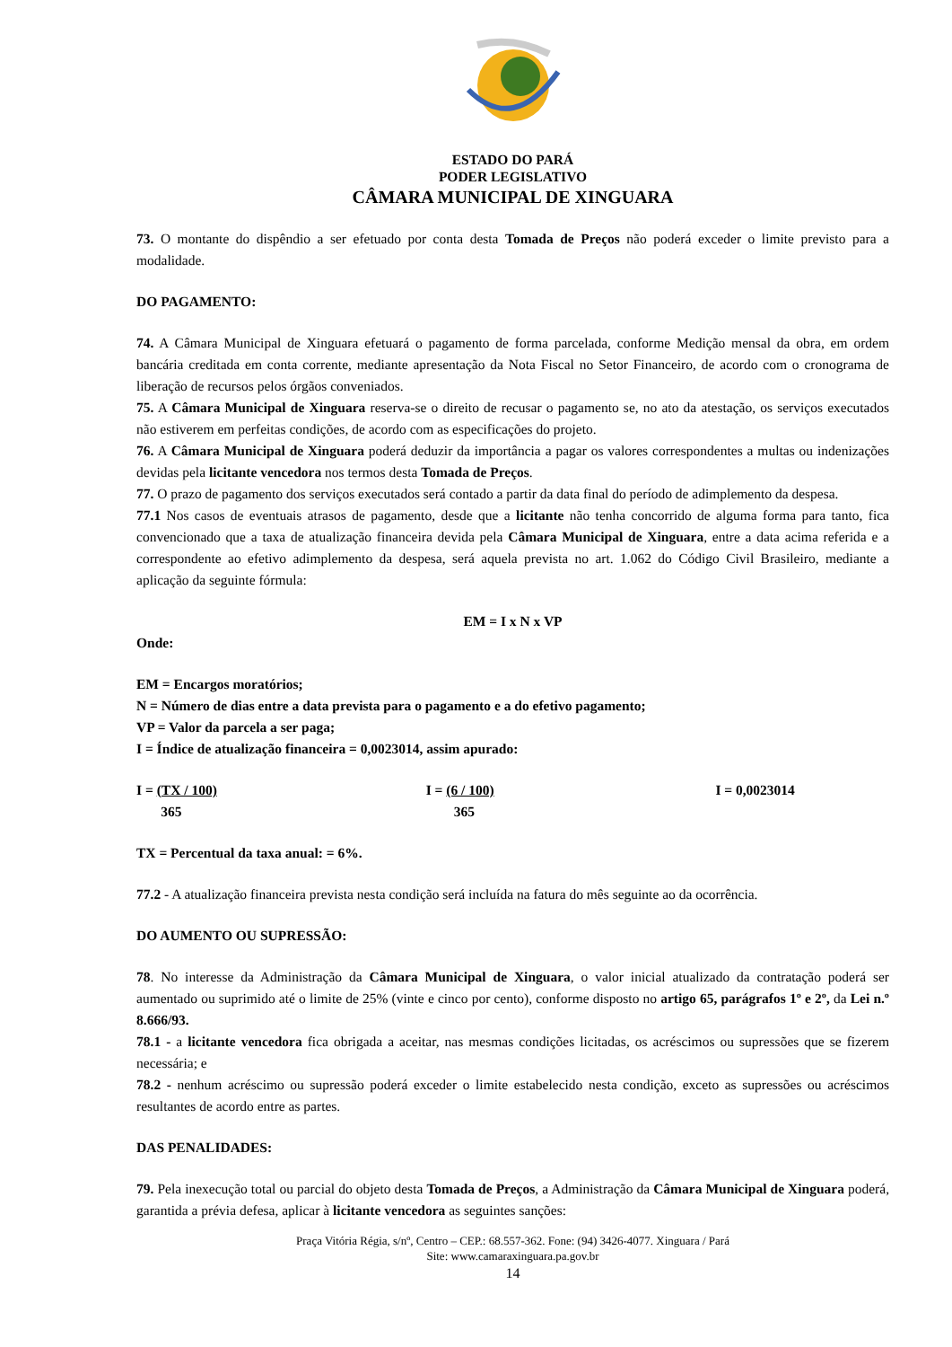ESTADO DO PARÁ
PODER LEGISLATIVO
CÂMARA MUNICIPAL DE XINGUARA
73. O montante do dispêndio a ser efetuado por conta desta Tomada de Preços não poderá exceder o limite previsto para a modalidade.
DO PAGAMENTO:
74. A Câmara Municipal de Xinguara efetuará o pagamento de forma parcelada, conforme Medição mensal da obra, em ordem bancária creditada em conta corrente, mediante apresentação da Nota Fiscal no Setor Financeiro, de acordo com o cronograma de liberação de recursos pelos órgãos conveniados.
75. A Câmara Municipal de Xinguara reserva-se o direito de recusar o pagamento se, no ato da atestação, os serviços executados não estiverem em perfeitas condições, de acordo com as especificações do projeto.
76. A Câmara Municipal de Xinguara poderá deduzir da importância a pagar os valores correspondentes a multas ou indenizações devidas pela licitante vencedora nos termos desta Tomada de Preços.
77. O prazo de pagamento dos serviços executados será contado a partir da data final do período de adimplemento da despesa.
77.1 Nos casos de eventuais atrasos de pagamento, desde que a licitante não tenha concorrido de alguma forma para tanto, fica convencionado que a taxa de atualização financeira devida pela Câmara Municipal de Xinguara, entre a data acima referida e a correspondente ao efetivo adimplemento da despesa, será aquela prevista no art. 1.062 do Código Civil Brasileiro, mediante a aplicação da seguinte fórmula:
EM = I x N x VP
Onde:
EM = Encargos moratórios;
N = Número de dias entre a data prevista para o pagamento e a do efetivo pagamento;
VP = Valor da parcela a ser paga;
I = Índice de atualização financeira = 0,0023014, assim apurado:
I = (TX / 100)
365
I = (6 / 100)
365
I = 0,0023014
TX = Percentual da taxa anual: = 6%.
77.2 - A atualização financeira prevista nesta condição será incluída na fatura do mês seguinte ao da ocorrência.
DO AUMENTO OU SUPRESSÃO:
78. No interesse da Administração da Câmara Municipal de Xinguara, o valor inicial atualizado da contratação poderá ser aumentado ou suprimido até o limite de 25% (vinte e cinco por cento), conforme disposto no artigo 65, parágrafos 1º e 2º, da Lei n.º 8.666/93.
78.1 - a licitante vencedora fica obrigada a aceitar, nas mesmas condições licitadas, os acréscimos ou supressões que se fizerem necessária; e
78.2 - nenhum acréscimo ou supressão poderá exceder o limite estabelecido nesta condição, exceto as supressões ou acréscimos resultantes de acordo entre as partes.
DAS PENALIDADES:
79. Pela inexecução total ou parcial do objeto desta Tomada de Preços, a Administração da Câmara Municipal de Xinguara poderá, garantida a prévia defesa, aplicar à licitante vencedora as seguintes sanções:
Praça Vitória Régia, s/nº, Centro – CEP.: 68.557-362. Fone: (94) 3426-4077. Xinguara / Pará
Site: www.camaraxinguara.pa.gov.br
14